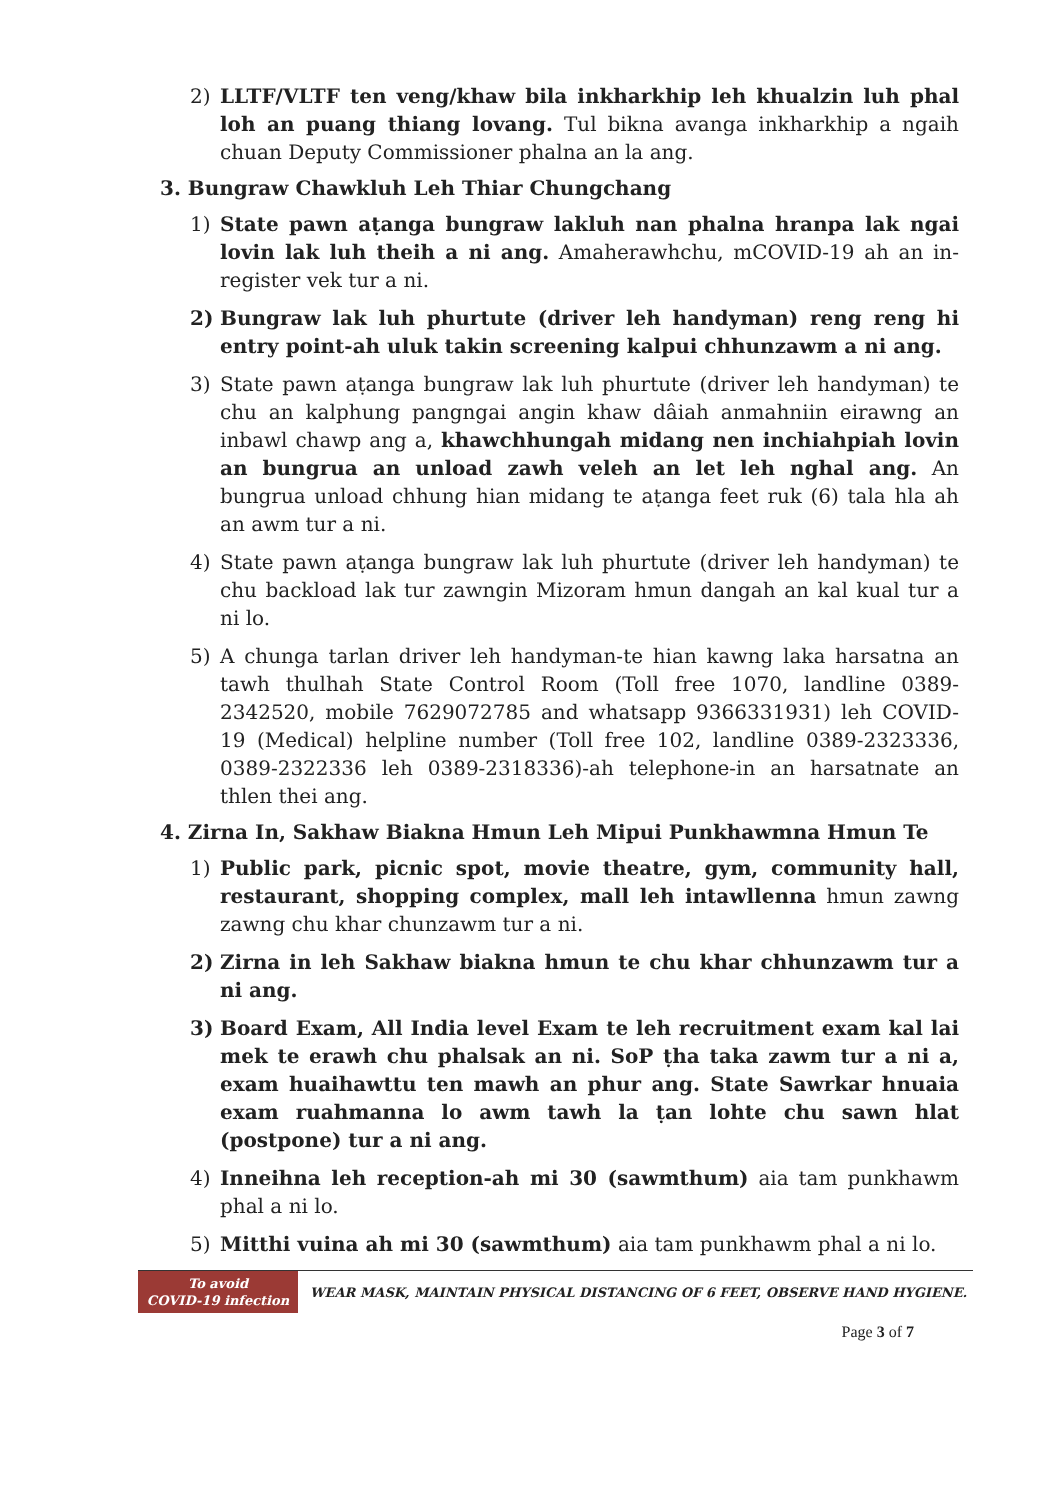2) LLTF/VLTF ten veng/khaw bila inkharkhip leh khualzin luh phal loh an puang thiang lovang. Tul bikna avanga inkharkhip a ngaih chuan Deputy Commissioner phalna an la ang.
3. Bungraw Chawkluh Leh Thiar Chungchang
1) State pawn aṭanga bungraw lakluh nan phalna hranpa lak ngai lovin lak luh theih a ni ang. Amaherawhchu, mCOVID-19 ah an in-register vek tur a ni.
2) Bungraw lak luh phurtute (driver leh handyman) reng reng hi entry point-ah uluk takin screening kalpui chhunzawm a ni ang.
3) State pawn aṭanga bungraw lak luh phurtute (driver leh handyman) te chu an kalphung pangngai angin khaw dâiah anmahniin eirawng an inbawl chawp ang a, khawchhungah midang nen inchiahpiah lovin an bungrua an unload zawh veleh an let leh nghal ang. An bungrua unload chhung hian midang te aṭanga feet ruk (6) tala hla ah an awm tur a ni.
4) State pawn aṭanga bungraw lak luh phurtute (driver leh handyman) te chu backload lak tur zawngin Mizoram hmun dangah an kal kual tur a ni lo.
5) A chunga tarlan driver leh handyman-te hian kawng laka harsatna an tawh thulhah State Control Room (Toll free 1070, landline 0389-2342520, mobile 7629072785 and whatsapp 9366331931) leh COVID-19 (Medical) helpline number (Toll free 102, landline 0389-2323336, 0389-2322336 leh 0389-2318336)-ah telephone-in an harsatnate an thlen thei ang.
4. Zirna In, Sakhaw Biakna Hmun Leh Mipui Punkhawmna Hmun Te
1) Public park, picnic spot, movie theatre, gym, community hall, restaurant, shopping complex, mall leh intawllenna hmun zawng zawng chu khar chunzawm tur a ni.
2) Zirna in leh Sakhaw biakna hmun te chu khar chhunzawm tur a ni ang.
3) Board Exam, All India level Exam te leh recruitment exam kal lai mek te erawh chu phalsak an ni. SoP ṭha taka zawm tur a ni a, exam huaihawttu ten mawh an phur ang. State Sawrkar hnuaia exam ruahmanna lo awm tawh la ṭan lohte chu sawn hlat (postpone) tur a ni ang.
4) Inneihna leh reception-ah mi 30 (sawmthum) aia tam punkhawm phal a ni lo.
5) Mitthi vuina ah mi 30 (sawmthum) aia tam punkhawm phal a ni lo.
To avoid
COVID-19 infection
WEAR MASK, MAINTAIN PHYSICAL DISTANCING OF 6 FEET, OBSERVE HAND HYGIENE.
Page 3 of 7